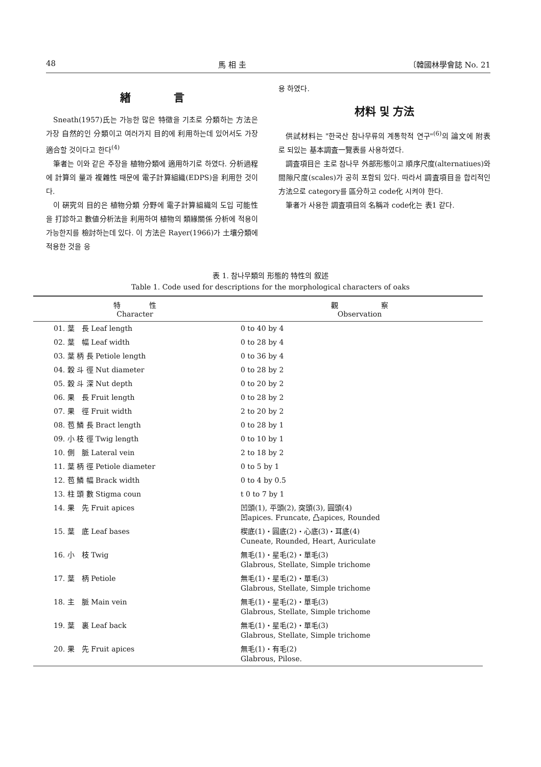48 馬 相 圭 〔韓國林學會誌 No. 21
緖　　　　言
Sneath(1957)氏는 가능한 많은 特徵을 기초로 分類하는 方法은 가장 自然的인 分類이고 여러가지 目的에 利用하는데 있어서도 가장 適合할 것이다고 한다<sup>(4)</sup>
筆者는 이와 같은 주장을 植物分類에 適用하기로 하였다. 分析過程에 計算의 量과 複雜性 때문에 電子計算組織(EDPS)을 利用한 것이다.
이 硏究의 目的은 植物分類 分野에 電子計算組織의 도입 可能性을 打診하고 數値分析法을 利用하여 植物의 類緣關係 分析에 적용이 가능한지를 檢討하는데 있다. 이 方法은 Rayer(1966)가 土壤分類에 적용한 것을 응
용 하였다.
材料 및 方法
供試材料는 "한국산 참나무류의 계통학적 연구"<sup>(6)</sup>의 論文에 附表로 되있는 基本調査一覽表를 사용하였다.
調査項目은 主로 참나무 外部形態이고 順序尺度(alternatiues)와 間隙尺度(scales)가 공히 포함되 있다. 따라서 調査項目을 합리적인 方法으로 category를 區分하고 code化 시켜야 한다.
筆者가 사용한 調査項目의 名稱과 code化는 表1 같다.
表 1. 참나무類의 形態的 特性의 叙述
Table 1. Code used for descriptions for the morphological characters of oaks
| 特 性 Character | 觀 察 Observation |
| --- | --- |
| 01. 葉 長 Leaf length | 0 to 40 by 4 |
| 02. 葉 幅 Leaf width | 0 to 28 by 4 |
| 03. 葉 柄 長 Petiole length | 0 to 36 by 4 |
| 04. 穀 斗 徑 Nut diameter | 0 to 28 by 2 |
| 05. 穀 斗 深 Nut depth | 0 to 20 by 2 |
| 06. 果 長 Fruit length | 0 to 28 by 2 |
| 07. 果 徑 Fruit width | 2 to 20 by 2 |
| 08. 苞 鱗 長 Bract length | 0 to 28 by 1 |
| 09. 小 枝 徑 Twig length | 0 to 10 by 1 |
| 10. 側 脈 Lateral vein | 2 to 18 by 2 |
| 11. 葉 柄 徑 Petiole diameter | 0 to 5 by 1 |
| 12. 苞 鱗 幅 Brack width | 0 to 4 by 0.5 |
| 13. 柱 頭 數 Stigma coun | t 0 to 7 by 1 |
| 14. 果 先 Fruit apices | 凹頭(1), 平頭(2), 突頭(3), 圓頭(4) 凹apices. Fruncate, 凸apices, Rounded |
| 15. 葉 底 Leaf bases | 楔底(1)・圓底(2)・心底(3)・耳底(4) Cuneate, Rounded, Heart, Auriculate |
| 16. 小 枝 Twig | 無毛(1)・星毛(2)・單毛(3) Glabrous, Stellate, Simple trichome |
| 17. 葉 柄 Petiole | 無毛(1)・星毛(2)・單毛(3) Glabrous, Stellate, Simple trichome |
| 18. 主 脈 Main vein | 無毛(1)・星毛(2)・單毛(3) Glabrous, Stellate, Simple trichome |
| 19. 葉 裏 Leaf back | 無毛(1)・星毛(2)・單毛(3) Glabrous, Stellate, Simple trichome |
| 20. 果 先 Fruit apices | 無毛(1)・有毛(2) Glabrous, Pilose. |